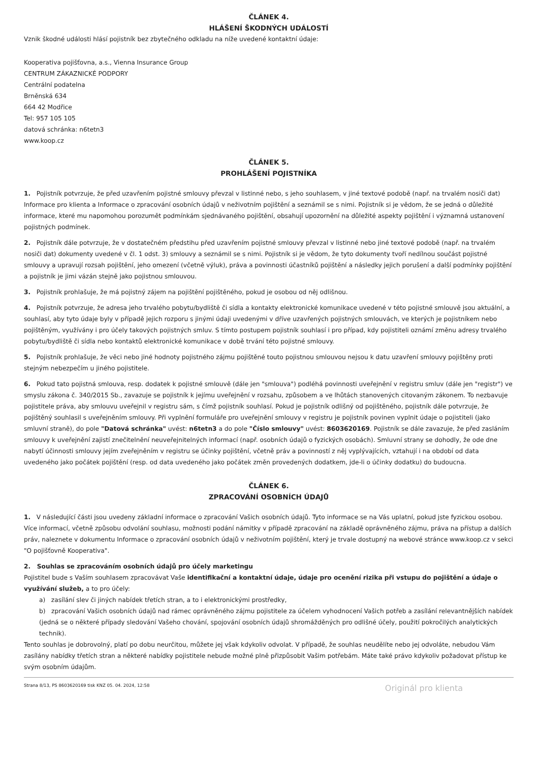ČLÁNEK 4.
HLÁŠENÍ ŠKODNÝCH UDÁLOSTÍ
Vznik škodné události hlásí pojistník bez zbytečného odkladu na níže uvedené kontaktní údaje:
Kooperativa pojišťovna, a.s., Vienna Insurance Group
CENTRUM ZÁKAZNICKÉ PODPORY
Centrální podatelna
Brněnská 634
664 42 Modřice
Tel: 957 105 105
datová schránka: n6tetn3
www.koop.cz
ČLÁNEK 5.
PROHLÁŠENÍ POJISTNÍKA
1. Pojistník potvrzuje, že před uzavřením pojistné smlouvy převzal v listinné nebo, s jeho souhlasem, v jiné textové podobě (např. na trvalém nosiči dat) Informace pro klienta a Informace o zpracování osobních údajů v neživotním pojištění a seznámil se s nimi. Pojistník si je vědom, že se jedná o důležité informace, které mu napomohou porozumět podmínkám sjednávaného pojištění, obsahují upozornění na důležité aspekty pojištění i významná ustanovení pojistných podmínek.
2. Pojistník dále potvrzuje, že v dostatečném předstihu před uzavřením pojistné smlouvy převzal v listinné nebo jiné textové podobě (např. na trvalém nosiči dat) dokumenty uvedené v čl. 1 odst. 3) smlouvy a seznámil se s nimi. Pojistník si je vědom, že tyto dokumenty tvoří nedílnou součást pojistné smlouvy a upravují rozsah pojištění, jeho omezení (včetně výluk), práva a povinnosti účastníků pojištění a následky jejich porušení a další podmínky pojištění a pojistník je jimi vázán stejně jako pojistnou smlouvou.
3. Pojistník prohlašuje, že má pojistný zájem na pojištění pojištěného, pokud je osobou od něj odlišnou.
4. Pojistník potvrzuje, že adresa jeho trvalého pobytu/bydliště či sídla a kontakty elektronické komunikace uvedené v této pojistné smlouvě jsou aktuální, a souhlasí, aby tyto údaje byly v případě jejich rozporu s jinými údaji uvedenými v dříve uzavřených pojistných smlouvách, ve kterých je pojistníkem nebo pojištěným, využívány i pro účely takových pojistných smluv. S tímto postupem pojistník souhlasí i pro případ, kdy pojistiteli oznámí změnu adresy trvalého pobytu/bydliště či sídla nebo kontaktů elektronické komunikace v době trvání této pojistné smlouvy.
5. Pojistník prohlašuje, že věci nebo jiné hodnoty pojistného zájmu pojištěné touto pojistnou smlouvou nejsou k datu uzavření smlouvy pojištěny proti stejným nebezpečím u jiného pojistitele.
6. Pokud tato pojistná smlouva, resp. dodatek k pojistné smlouvě (dále jen "smlouva") podléhá povinnosti uveřejnění v registru smluv (dále jen "registr") ve smyslu zákona č. 340/2015 Sb., zavazuje se pojistník k jejímu uveřejnění v rozsahu, způsobem a ve lhůtách stanovených citovaným zákonem. To nezbavuje pojistitele práva, aby smlouvu uveřejnil v registru sám, s čímž pojistník souhlasí. Pokud je pojistník odlišný od pojištěného, pojistník dále potvrzuje, že pojištěný souhlasil s uveřejněním smlouvy. Při vyplnění formuláře pro uveřejnění smlouvy v registru je pojistník povinen vyplnit údaje o pojistiteli (jako smluvní straně), do pole "Datová schránka" uvést: n6tetn3 a do pole "Číslo smlouvy" uvést: 8603620169. Pojistník se dále zavazuje, že před zasláním smlouvy k uveřejnění zajistí znečitelnění neuveřejnitelných informací (např. osobních údajů o fyzických osobách). Smluvní strany se dohodly, že ode dne nabytí účinnosti smlouvy jejím zveřejněním v registru se účinky pojištění, včetně práv a povinností z něj vyplývajících, vztahují i na období od data uvedeného jako počátek pojištění (resp. od data uvedeného jako počátek změn provedených dodatkem, jde-li o účinky dodatku) do budoucna.
ČLÁNEK 6.
ZPRACOVÁNÍ OSOBNÍCH ÚDAJŮ
1. V následující části jsou uvedeny základní informace o zpracování Vašich osobních údajů. Tyto informace se na Vás uplatní, pokud jste fyzickou osobou. Více informací, včetně způsobu odvolání souhlasu, možnosti podání námitky v případě zpracování na základě oprávněného zájmu, práva na přístup a dalších práv, naleznete v dokumentu Informace o zpracování osobních údajů v neživotním pojištění, který je trvale dostupný na webové stránce www.koop.cz v sekci "O pojišťovně Kooperativa".
2. Souhlas se zpracováním osobních údajů pro účely marketingu
Pojistitel bude s Vaším souhlasem zpracovávat Vaše identifikační a kontaktní údaje, údaje pro ocenění rizika při vstupu do pojištění a údaje o využívání služeb, a to pro účely:
a) zasílání slev či jiných nabídek třetích stran, a to i elektronickými prostředky,
b) zpracování Vašich osobních údajů nad rámec oprávněného zájmu pojistitele za účelem vyhodnocení Vašich potřeb a zasílání relevantnějších nabídek (jedná se o některé případy sledování Vašeho chování, spojování osobních údajů shromážděných pro odlišné účely, použití pokročilých analytických technik).
Tento souhlas je dobrovolný, platí po dobu neurčitou, můžete jej však kdykoliv odvolat. V případě, že souhlas neudělíte nebo jej odvoláte, nebudou Vám zasílány nabídky třetích stran a některé nabídky pojistitele nebude možné plně přizpůsobit Vašim potřebám. Máte také právo kdykoliv požadovat přístup ke svým osobním údajům.
Strana 8/13, PS 8603620169 tisk KNZ 05. 04. 2024, 12:58 Originál pro klienta